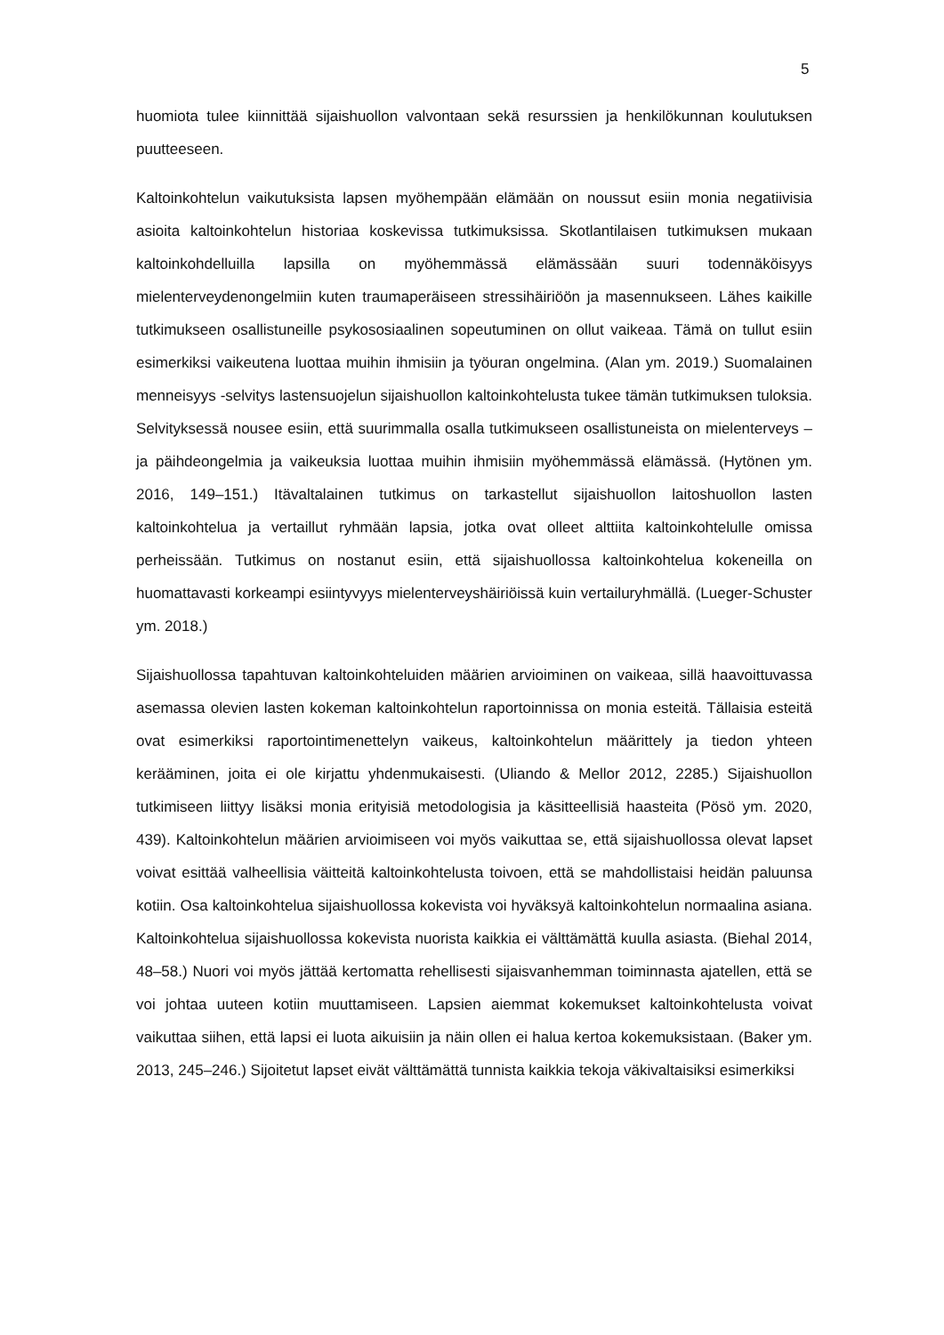5
huomiota tulee kiinnittää sijaishuollon valvontaan sekä resurssien ja henkilökunnan koulutuksen puutteeseen.
Kaltoinkohtelun vaikutuksista lapsen myöhempään elämään on noussut esiin monia negatiivisia asioita kaltoinkohtelun historiaa koskevissa tutkimuksissa. Skotlantilaisen tutkimuksen mukaan kaltoinkohdelluilla lapsilla on myöhemmässä elämässään suuri todennäköisyys mielenterveydenongelmiin kuten traumaperäiseen stressihäiriöön ja masennukseen. Lähes kaikille tutkimukseen osallistuneille psykososiaalinen sopeutuminen on ollut vaikeaa. Tämä on tullut esiin esimerkiksi vaikeutena luottaa muihin ihmisiin ja työuran ongelmina. (Alan ym. 2019.) Suomalainen menneisyys -selvitys lastensuojelun sijaishuollon kaltoinkohtelusta tukee tämän tutkimuksen tuloksia. Selvityksessä nousee esiin, että suurimmalla osalla tutkimukseen osallistuneista on mielenterveys – ja päihdeongelmia ja vaikeuksia luottaa muihin ihmisiin myöhemmässä elämässä. (Hytönen ym. 2016, 149–151.) Itävaltalainen tutkimus on tarkastellut sijaishuollon laitoshuollon lasten kaltoinkohtelua ja vertaillut ryhmään lapsia, jotka ovat olleet alttiita kaltoinkohtelulle omissa perheissään. Tutkimus on nostanut esiin, että sijaishuollossa kaltoinkohtelua kokeneilla on huomattavasti korkeampi esiintyvyys mielenterveyshäiriöissä kuin vertailuryhmällä. (Lueger-Schuster ym. 2018.)
Sijaishuollossa tapahtuvan kaltoinkohteluiden määrien arvioiminen on vaikeaa, sillä haavoittuvassa asemassa olevien lasten kokeman kaltoinkohtelun raportoinnissa on monia esteitä. Tällaisia esteitä ovat esimerkiksi raportointimenettelyn vaikeus, kaltoinkohtelun määrittely ja tiedon yhteen kerääminen, joita ei ole kirjattu yhdenmukaisesti. (Uliando & Mellor 2012, 2285.) Sijaishuollon tutkimiseen liittyy lisäksi monia erityisiä metodologisia ja käsitteellisiä haasteita (Pösö ym. 2020, 439). Kaltoinkohtelun määrien arvioimiseen voi myös vaikuttaa se, että sijaishuollossa olevat lapset voivat esittää valheellisia väitteitä kaltoinkohtelusta toivoen, että se mahdollistaisi heidän paluunsa kotiin. Osa kaltoinkohtelua sijaishuollossa kokevista voi hyväksyä kaltoinkohtelun normaalina asiana. Kaltoinkohtelua sijaishuollossa kokevista nuorista kaikkia ei välttämättä kuulla asiasta. (Biehal 2014, 48–58.) Nuori voi myös jättää kertomatta rehellisesti sijaisvanhemman toiminnasta ajatellen, että se voi johtaa uuteen kotiin muuttamiseen. Lapsien aiemmat kokemukset kaltoinkohtelusta voivat vaikuttaa siihen, että lapsi ei luota aikuisiin ja näin ollen ei halua kertoa kokemuksistaan. (Baker ym. 2013, 245–246.) Sijoitetut lapset eivät välttämättä tunnista kaikkia tekoja väkivaltaisiksi esimerkiksi